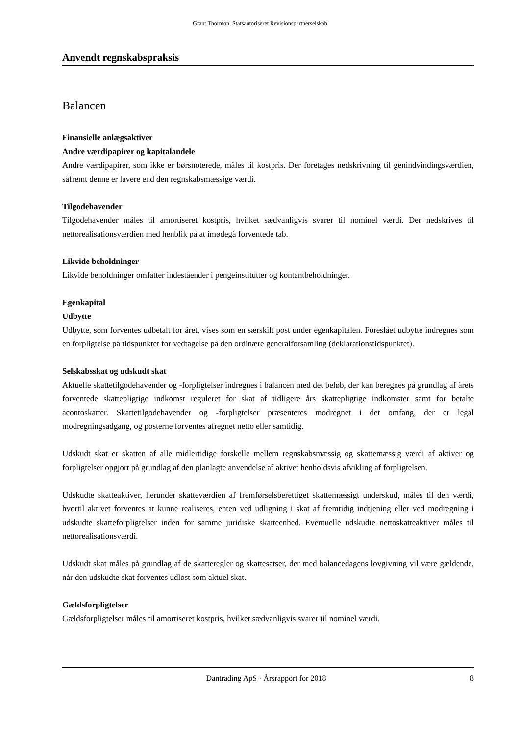Grant Thornton, Statsautoriseret Revisionspartnerselskab
Anvendt regnskabspraksis
Balancen
Finansielle anlægsaktiver
Andre værdipapirer og kapitalandele
Andre værdipapirer, som ikke er børsnoterede, måles til kostpris. Der foretages nedskrivning til genindvindingsværdien, såfremt denne er lavere end den regnskabsmæssige værdi.
Tilgodehavender
Tilgodehavender måles til amortiseret kostpris, hvilket sædvanligvis svarer til nominel værdi. Der nedskrives til nettorealisationsværdien med henblik på at imødegå forventede tab.
Likvide beholdninger
Likvide beholdninger omfatter indeståender i pengeinstitutter og kontantbeholdninger.
Egenkapital
Udbytte
Udbytte, som forventes udbetalt for året, vises som en særskilt post under egenkapitalen. Foreslået udbytte indregnes som en forpligtelse på tidspunktet for vedtagelse på den ordinære generalforsamling (deklarationstidspunktet).
Selskabsskat og udskudt skat
Aktuelle skattetilgodehavender og -forpligtelser indregnes i balancen med det beløb, der kan beregnes på grundlag af årets forventede skattepligtige indkomst reguleret for skat af tidligere års skattepligtige indkomster samt for betalte acontoskatter. Skattetilgodehavender og -forpligtelser præsenteres modregnet i det omfang, der er legal modregningsadgang, og posterne forventes afregnet netto eller samtidig.
Udskudt skat er skatten af alle midlertidige forskelle mellem regnskabsmæssig og skattemæssig værdi af aktiver og forpligtelser opgjort på grundlag af den planlagte anvendelse af aktivet henholdsvis afvikling af forpligtelsen.
Udskudte skatteaktiver, herunder skatteværdien af fremførselsberettiget skattemæssigt underskud, måles til den værdi, hvortil aktivet forventes at kunne realiseres, enten ved udligning i skat af fremtidig indtjening eller ved modregning i udskudte skatteforpligtelser inden for samme juridiske skatteenhed. Eventuelle udskudte nettoskatteaktiver måles til nettorealisationsværdi.
Udskudt skat måles på grundlag af de skatteregler og skattesatser, der med balancedagens lovgivning vil være gældende, når den udskudte skat forventes udløst som aktuel skat.
Gældsforpligtelser
Gældsforpligtelser måles til amortiseret kostpris, hvilket sædvanligvis svarer til nominel værdi.
Dantrading ApS · Årsrapport for 2018 8